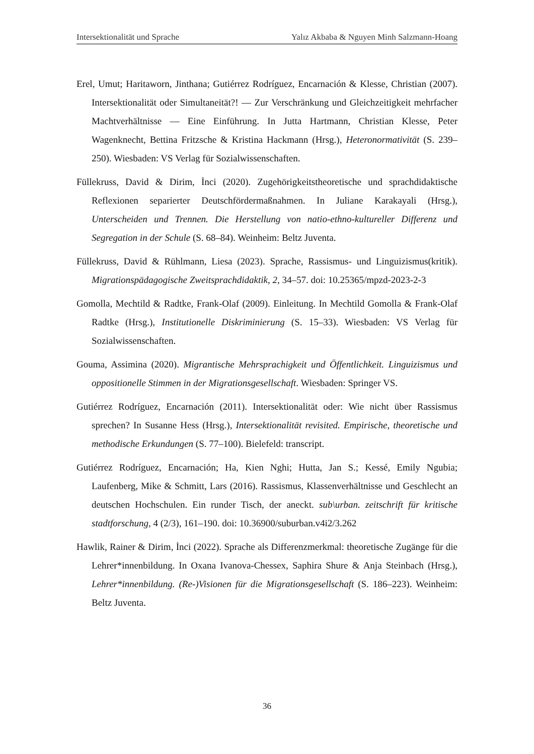Intersektionalität und Sprache Yalız Akbaba & Nguyen Minh Salzmann-Hoang
Erel, Umut; Haritaworn, Jinthana; Gutiérrez Rodríguez, Encarnación & Klesse, Christian (2007). Intersektionalität oder Simultaneität?! — Zur Verschränkung und Gleichzeitigkeit mehrfacher Machtverhältnisse — Eine Einführung. In Jutta Hartmann, Christian Klesse, Peter Wagenknecht, Bettina Fritzsche & Kristina Hackmann (Hrsg.), Heteronormativität (S. 239–250). Wiesbaden: VS Verlag für Sozialwissenschaften.
Füllekruss, David & Dirim, İnci (2020). Zugehörigkeitstheoretische und sprachdidaktische Reflexionen separierter Deutschfördermaßnahmen. In Juliane Karakayali (Hrsg.), Unterscheiden und Trennen. Die Herstellung von natio-ethno-kultureller Differenz und Segregation in der Schule (S. 68–84). Weinheim: Beltz Juventa.
Füllekruss, David & Rühlmann, Liesa (2023). Sprache, Rassismus- und Linguizismus(kritik). Migrationspädagogische Zweitsprachdidaktik, 2, 34–57. doi: 10.25365/mpzd-2023-2-3
Gomolla, Mechtild & Radtke, Frank-Olaf (2009). Einleitung. In Mechtild Gomolla & Frank-Olaf Radtke (Hrsg.), Institutionelle Diskriminierung (S. 15–33). Wiesbaden: VS Verlag für Sozialwissenschaften.
Gouma, Assimina (2020). Migrantische Mehrsprachigkeit und Öffentlichkeit. Linguizismus und oppositionelle Stimmen in der Migrationsgesellschaft. Wiesbaden: Springer VS.
Gutiérrez Rodríguez, Encarnación (2011). Intersektionalität oder: Wie nicht über Rassismus sprechen? In Susanne Hess (Hrsg.), Intersektionalität revisited. Empirische, theoretische und methodische Erkundungen (S. 77–100). Bielefeld: transcript.
Gutiérrez Rodríguez, Encarnación; Ha, Kien Nghi; Hutta, Jan S.; Kessé, Emily Ngubia; Laufenberg, Mike & Schmitt, Lars (2016). Rassismus, Klassenverhältnisse und Geschlecht an deutschen Hochschulen. Ein runder Tisch, der aneckt. sub\urban. zeitschrift für kritische stadtforschung, 4 (2/3), 161–190. doi: 10.36900/suburban.v4i2/3.262
Hawlik, Rainer & Dirim, İnci (2022). Sprache als Differenzmerkmal: theoretische Zugänge für die Lehrer*innenbildung. In Oxana Ivanova-Chessex, Saphira Shure & Anja Steinbach (Hrsg.), Lehrer*innenbildung. (Re-)Visionen für die Migrationsgesellschaft (S. 186–223). Weinheim: Beltz Juventa.
36